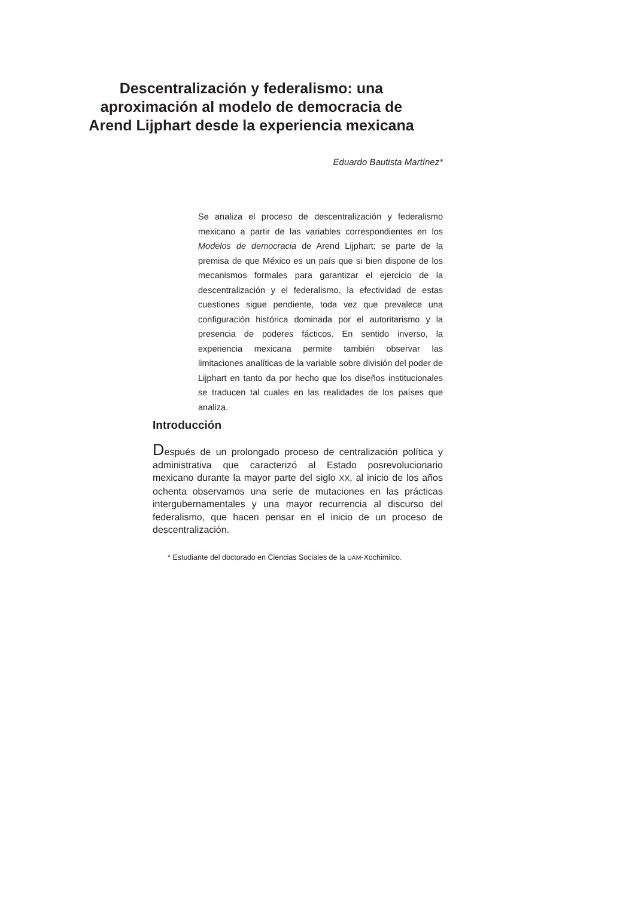Descentralización y federalismo: una aproximación al modelo de democracia de Arend Lijphart desde la experiencia mexicana
Eduardo Bautista Martínez*
Se analiza el proceso de descentralización y federalismo mexicano a partir de las variables correspondientes en los Modelos de democracia de Arend Lijphart; se parte de la premisa de que México es un país que si bien dispone de los mecanismos formales para garantizar el ejercicio de la descentralización y el federalismo, la efectividad de estas cuestiones sigue pendiente, toda vez que prevalece una configuración histórica dominada por el autoritarismo y la presencia de poderes fácticos. En sentido inverso, la experiencia mexicana permite también observar las limitaciones analíticas de la variable sobre división del poder de Lijphart en tanto da por hecho que los diseños institucionales se traducen tal cuales en las realidades de los países que analiza.
Introducción
Después de un prolongado proceso de centralización política y administrativa que caracterizó al Estado posrevolucionario mexicano durante la mayor parte del siglo XX, al inicio de los años ochenta observamos una serie de mutaciones en las prácticas intergubernamentales y una mayor recurrencia al discurso del federalismo, que hacen pensar en el inicio de un proceso de descentralización.
* Estudiante del doctorado en Ciencias Sociales de la UAM-Xochimilco.